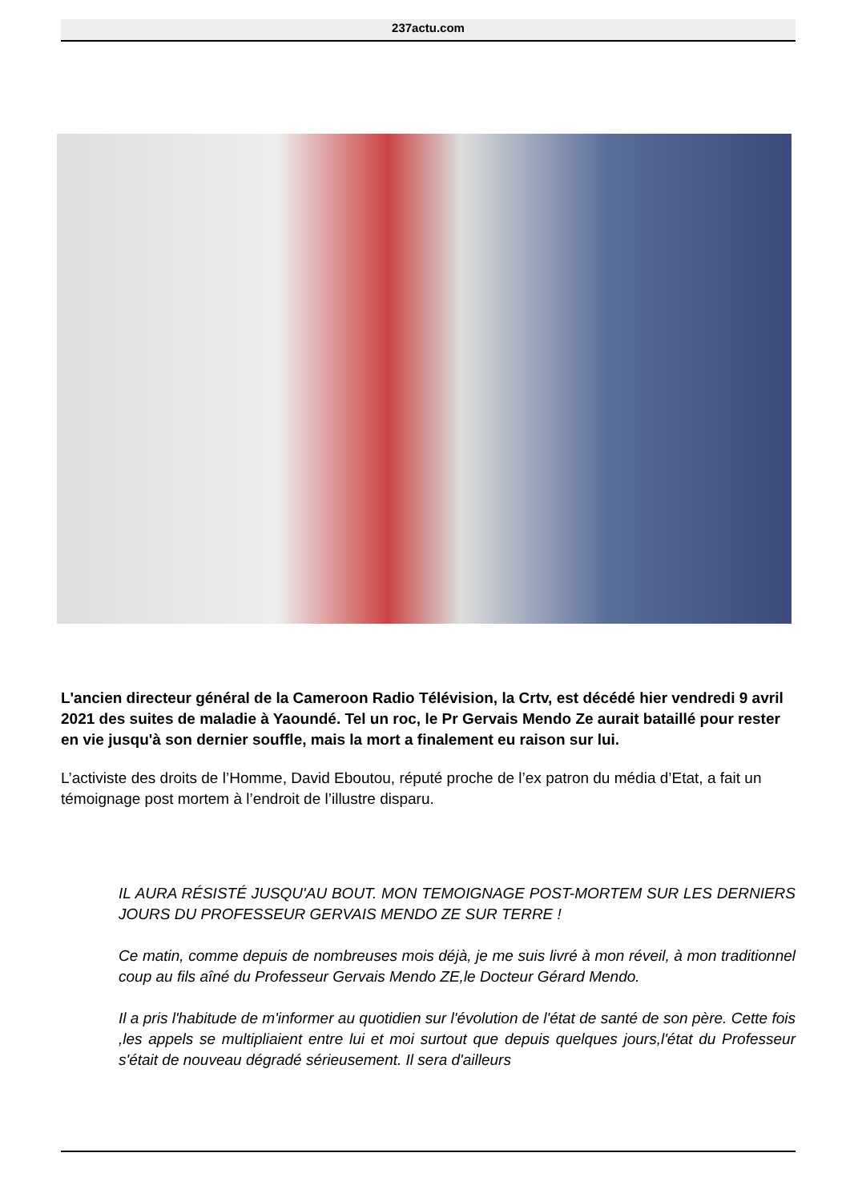237actu.com
L'ancien directeur général de la Cameroon Radio Télévision, la Crtv, est décédé hier vendredi 9 avril 2021 des suites de maladie à Yaoundé. Tel un roc, le Pr Gervais Mendo Ze aurait bataillé pour rester en vie jusqu'à son dernier souffle, mais la mort a finalement eu raison sur lui.
L’activiste des droits de l’Homme, David Eboutou, réputé proche de l’ex patron du média d’Etat, a fait un témoignage post mortem à l’endroit de l’illustre disparu.
IL AURA RÉSISTÉ JUSQU'AU BOUT. MON TEMOIGNAGE POST-MORTEM SUR LES DERNIERS JOURS DU PROFESSEUR GERVAIS MENDO ZE SUR TERRE !
Ce matin, comme depuis de nombreuses mois déjà, je me suis livré à mon réveil, à mon traditionnel coup au fils aîné du Professeur Gervais Mendo ZE,le Docteur Gérard Mendo.
Il a pris l'habitude de m'informer au quotidien sur l'évolution de l'état de santé de son père. Cette fois ,les appels se multipliaient entre lui et moi surtout que depuis quelques jours,l'état du Professeur s'était de nouveau dégradé sérieusement. Il sera d'ailleurs